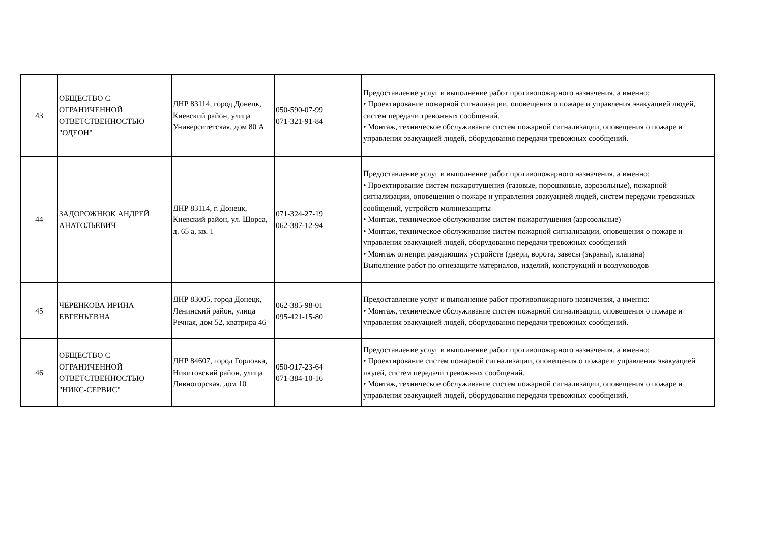| 43 | ОБЩЕСТВО С ОГРАНИЧЕННОЙ ОТВЕТСТВЕННОСТЬЮ "ОДЕОН" | ДНР 83114, город Донецк, Киевский район, улица Университетская, дом 80 А | 050-590-07-99 071-321-91-84 | Предоставление услуг и выполнение работ противопожарного назначения, а именно: • Проектирование пожарной сигнализации, оповещения о пожаре и управления эвакуацией людей, систем передачи тревожных сообщений. • Монтаж, техническое обслуживание систем пожарной сигнализации, оповещения о пожаре и управления эвакуацией людей, оборудования передачи тревожных сообщений. |
| 44 | ЗАДОРОЖНЮК АНДРЕЙ АНАТОЛЬЕВИЧ | ДНР 83114, г. Донецк, Киевский район, ул. Щорса, д. 65 а, кв. 1 | 071-324-27-19 062-387-12-94 | Предоставление услуг и выполнение работ противопожарного назначения, а именно: • Проектирование систем пожаротушения (газовые, порошковые, аэрозольные), пожарной сигнализации, оповещения о пожаре и управления эвакуацией людей, систем передачи тревожных сообщений, устройств молниезащиты • Монтаж, техническое обслуживание систем пожаротушения (аэрозольные) • Монтаж, техническое обслуживание систем пожарной сигнализации, оповещения о пожаре и управления эвакуацией людей, оборудования передачи тревожных сообщений • Монтаж огнепреграждающих устройств (двери, ворота, завесы (экраны), клапана) Выполнение работ по огнезащите материалов, изделий, конструкций и воздуховодов |
| 45 | ЧЕРЕНКОВА ИРИНА ЕВГЕНЬЕВНА | ДНР 83005, город Донецк, Ленинский район, улица Речная, дом 52, кватрира 46 | 062-385-98-01 095-421-15-80 | Предоставление услуг и выполнение работ противопожарного назначения, а именно: • Монтаж, техническое обслуживание систем пожарной сигнализации, оповещения о пожаре и управления эвакуацией людей, оборудования передачи тревожных сообщений. |
| 46 | ОБЩЕСТВО С ОГРАНИЧЕННОЙ ОТВЕТСТВЕННОСТЬЮ "НИКС-СЕРВИС" | ДНР 84607, город Горловка, Никитовский район, улица Дивногорская, дом 10 | 050-917-23-64 071-384-10-16 | Предоставление услуг и выполнение работ противопожарного назначения, а именно: • Проектирование систем пожарной сигнализации, оповещения о пожаре и управления эвакуацией людей, систем передачи тревожных сообщений. • Монтаж, техническое обслуживание систем пожарной сигнализации, оповещения о пожаре и управления эвакуацией людей, оборудования передачи тревожных сообщений. |